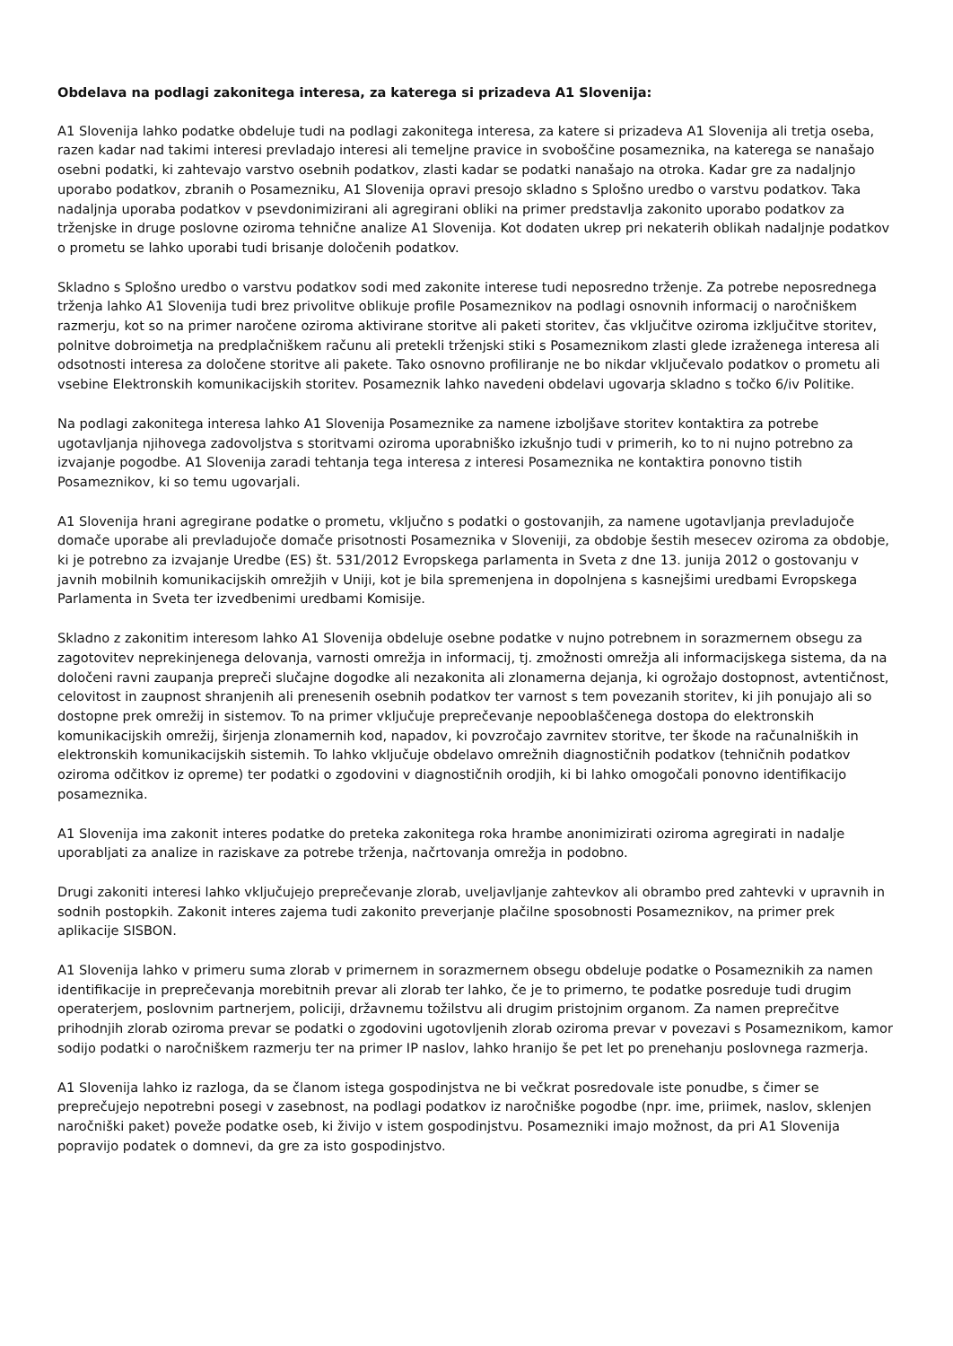Obdelava na podlagi zakonitega interesa, za katerega si prizadeva A1 Slovenija:
A1 Slovenija lahko podatke obdeluje tudi na podlagi zakonitega interesa, za katere si prizadeva A1 Slovenija ali tretja oseba, razen kadar nad takimi interesi prevladajo interesi ali temeljne pravice in svoboščine posameznika, na katerega se nanašajo osebni podatki, ki zahtevajo varstvo osebnih podatkov, zlasti kadar se podatki nanašajo na otroka. Kadar gre za nadaljnjo uporabo podatkov, zbranih o Posamezniku, A1 Slovenija opravi presojo skladno s Splošno uredbo o varstvu podatkov. Taka nadaljnja uporaba podatkov v psevdonimizirani ali agregirani obliki na primer predstavlja zakonito uporabo podatkov za trženjske in druge poslovne oziroma tehnične analize A1 Slovenija. Kot dodaten ukrep pri nekaterih oblikah nadaljnje podatkov o prometu se lahko uporabi tudi brisanje določenih podatkov.
Skladno s Splošno uredbo o varstvu podatkov sodi med zakonite interese tudi neposredno trženje. Za potrebe neposrednega trženja lahko A1 Slovenija tudi brez privolitve oblikuje profile Posameznikov na podlagi osnovnih informacij o naročniškem razmerju, kot so na primer naročene oziroma aktivirane storitve ali paketi storitev, čas vključitve oziroma izključitve storitev, polnitve dobroimetja na predplačniškem računu ali pretekli trženjski stiki s Posameznikom zlasti glede izraženega interesa ali odsotnosti interesa za določene storitve ali pakete. Tako osnovno profiliranje ne bo nikdar vključevalo podatkov o prometu ali vsebine Elektronskih komunikacijskih storitev. Posameznik lahko navedeni obdelavi ugovarja skladno s točko 6/iv Politike.
Na podlagi zakonitega interesa lahko A1 Slovenija Posameznike za namene izboljšave storitev kontaktira za potrebe ugotavljanja njihovega zadovoljstva s storitvami oziroma uporabniško izkušnjo tudi v primerih, ko to ni nujno potrebno za izvajanje pogodbe. A1 Slovenija zaradi tehtanja tega interesa z interesi Posameznika ne kontaktira ponovno tistih Posameznikov, ki so temu ugovarjali.
A1 Slovenija hrani agregirane podatke o prometu, vključno s podatki o gostovanjih, za namene ugotavljanja prevladujoče domače uporabe ali prevladujoče domače prisotnosti Posameznika v Sloveniji, za obdobje šestih mesecev oziroma za obdobje, ki je potrebno za izvajanje Uredbe (ES) št. 531/2012 Evropskega parlamenta in Sveta z dne 13. junija 2012 o gostovanju v javnih mobilnih komunikacijskih omrežjih v Uniji, kot je bila spremenjena in dopolnjena s kasnejšimi uredbami Evropskega Parlamenta in Sveta ter izvedbenimi uredbami Komisije.
Skladno z zakonitim interesom lahko A1 Slovenija obdeluje osebne podatke v nujno potrebnem in sorazmernem obsegu za zagotovitev neprekinjenega delovanja, varnosti omrežja in informacij, tj. zmožnosti omrežja ali informacijskega sistema, da na določeni ravni zaupanja prepreči slučajne dogodke ali nezakonita ali zlonamerna dejanja, ki ogrožajo dostopnost, avtentičnost, celovitost in zaupnost shranjenih ali prenesenih osebnih podatkov ter varnost s tem povezanih storitev, ki jih ponujajo ali so dostopne prek omrežij in sistemov. To na primer vključuje preprečevanje nepooblaščenega dostopa do elektronskih komunikacijskih omrežij, širjenja zlonamernih kod, napadov, ki povzročajo zavrnitev storitve, ter škode na računalniških in elektronskih komunikacijskih sistemih. To lahko vključuje obdelavo omrežnih diagnostičnih podatkov (tehničnih podatkov oziroma odčitkov iz opreme) ter podatki o zgodovini v diagnostičnih orodjih, ki bi lahko omogočali ponovno identifikacijo posameznika.
A1 Slovenija ima zakonit interes podatke do preteka zakonitega roka hrambe anonimizirati oziroma agregirati in nadalje uporabljati za analize in raziskave za potrebe trženja, načrtovanja omrežja in podobno.
Drugi zakoniti interesi lahko vključujejo preprečevanje zlorab, uveljavljanje zahtevkov ali obrambo pred zahtevki v upravnih in sodnih postopkih. Zakonit interes zajema tudi zakonito preverjanje plačilne sposobnosti Posameznikov, na primer prek aplikacije SISBON.
A1 Slovenija lahko v primeru suma zlorab v primernem in sorazmernem obsegu obdeluje podatke o Posameznikih za namen identifikacije in preprečevanja morebitnih prevar ali zlorab ter lahko, če je to primerno, te podatke posreduje tudi drugim operaterjem, poslovnim partnerjem, policiji, državnemu tožilstvu ali drugim pristojnim organom. Za namen preprečitve prihodnjih zlorab oziroma prevar se podatki o zgodovini ugotovljenih zlorab oziroma prevar v povezavi s Posameznikom, kamor sodijo podatki o naročniškem razmerju ter na primer IP naslov, lahko hranijo še pet let po prenehanju poslovnega razmerja.
A1 Slovenija lahko iz razloga, da se članom istega gospodinjstva ne bi večkrat posredovale iste ponudbe, s čimer se preprečujejo nepotrebni posegi v zasebnost, na podlagi podatkov iz naročniške pogodbe (npr. ime, priimek, naslov, sklenjen naročniški paket) poveže podatke oseb, ki živijo v istem gospodinjstvu. Posamezniki imajo možnost, da pri A1 Slovenija popravijo podatek o domnevi, da gre za isto gospodinjstvo.